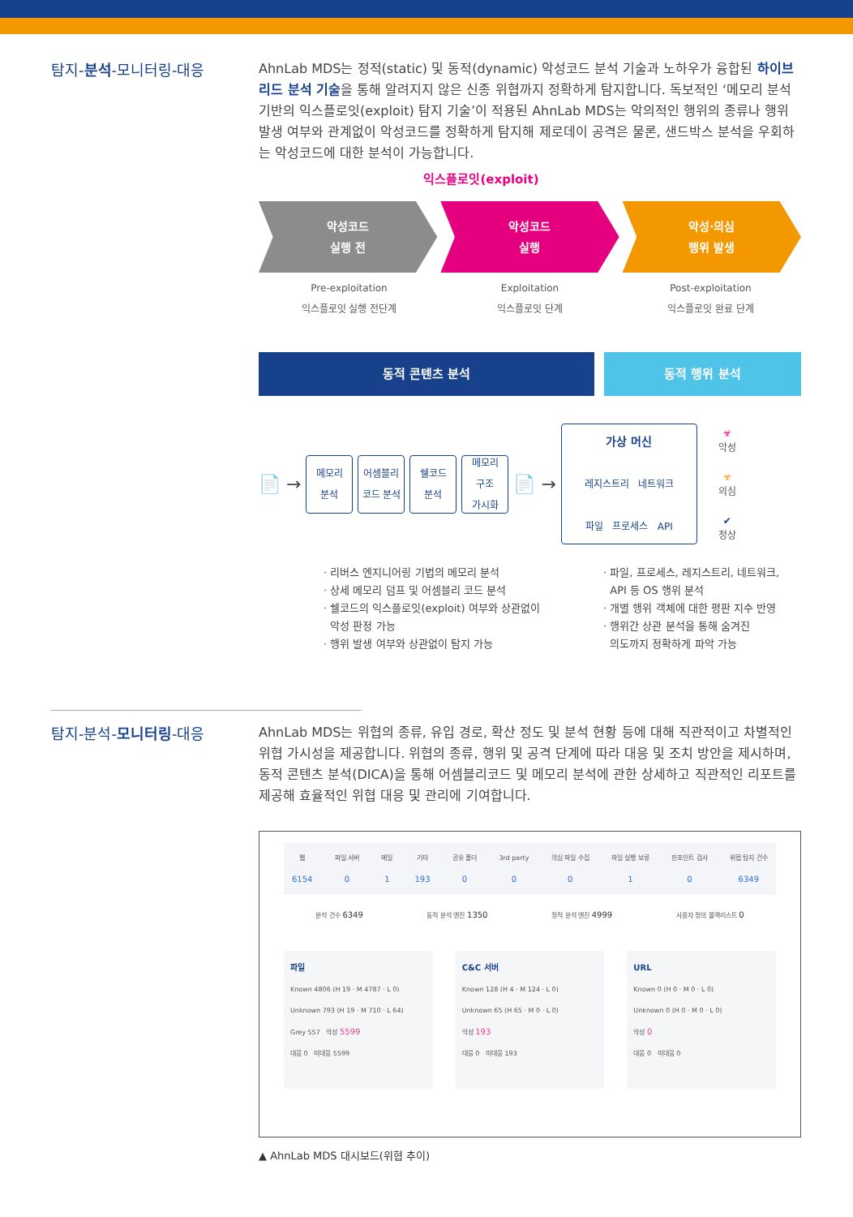탐지-분석-모니터링-대응
AhnLab MDS는 정적(static) 및 동적(dynamic) 악성코드 분석 기술과 노하우가 융합된 하이브리드 분석 기술을 통해 알려지지 않은 신종 위협까지 정확하게 탐지합니다. 독보적인 ‘메모리 분석 기반의 익스플로잇(exploit) 탐지 기술’이 적용된 AhnLab MDS는 악의적인 행위의 종류나 행위 발생 여부와 관계없이 악성코드를 정확하게 탐지해 제로데이 공격은 물론, 샌드박스 분석을 우회하는 악성코드에 대한 분석이 가능합니다.
익스플로잇(exploit)
악성코드
실행 전
악성코드
실행
악성·의심
행위 발생
Pre-exploitation
익스플로잇 실행 전단계
Exploitation
익스플로잇 단계
Post-exploitation
익스플로잇 완료 단계
동적 콘텐츠 분석 동적 행위 분석
📄 →
메모리
분석
어셈블리
코드 분석
쉘코드
분석
메모리
구조
가시화
📄 →
가상 머신
레지스트리 네트워크
파일 프로세스 API
☣
악성
☣
의심
✔
정상
· 리버스 엔지니어링 기법의 메모리 분석
· 상세 메모리 덤프 및 어셈블리 코드 분석
· 쉘코드의 익스플로잇(exploit) 여부와 상관없이
악성 판정 가능
· 행위 발생 여부와 상관없이 탐지 가능
· 파일, 프로세스, 레지스트리, 네트워크,
API 등 OS 행위 분석
· 개별 행위 객체에 대한 평판 지수 반영
· 행위간 상관 분석을 통해 숨겨진
의도까지 정확하게 파악 가능
탐지-분석-모니터링-대응
AhnLab MDS는 위협의 종류, 유입 경로, 확산 정도 및 분석 현황 등에 대해 직관적이고 차별적인 위협 가시성을 제공합니다. 위협의 종류, 행위 및 공격 단계에 따라 대응 및 조치 방안을 제시하며, 동적 콘텐츠 분석(DICA)을 통해 어셈블리코드 및 메모리 분석에 관한 상세하고 직관적인 리포트를 제공해 효율적인 위협 대응 및 관리에 기여합니다.
웹
6154
파일 서버
0
메일
1
기타
193
공유 폴더
0
3rd party
0
의심 파일 수집
0
파일 실행 보류
1
핀포인트 검사
0
위협 탐지 건수
6349
분석 건수 6349
동적 분석 엔진 1350
정적 분석 엔진 4999
사용자 정의 블랙리스트 0
파일
Known 4806 (H 19 · M 4787 · L 0)
Unknown 793 (H 19 · M 710 · L 64)
Grey 557 악성 5599
대응 0 미대응 5599
C&C 서버
Known 128 (H 4 · M 124 · L 0)
Unknown 65 (H 65 · M 0 · L 0)
악성 193
대응 0 미대응 193
URL
Known 0 (H 0 · M 0 · L 0)
Unknown 0 (H 0 · M 0 · L 0)
악성 0
대응 0 미대응 0
▲ AhnLab MDS 대시보드(위협 추이)